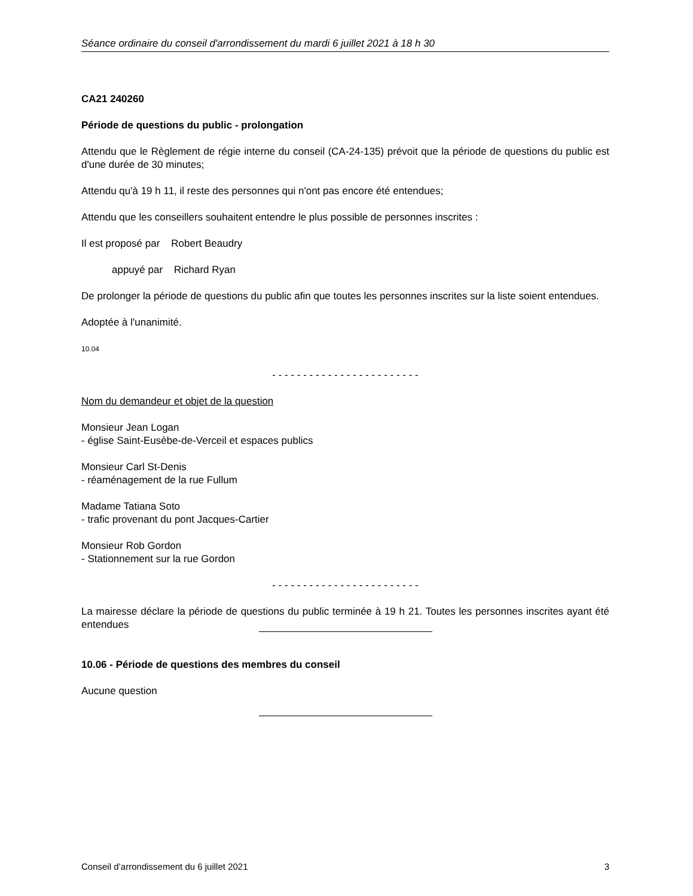Séance ordinaire du conseil d'arrondissement du mardi 6 juillet 2021 à 18 h 30
CA21 240260
Période de questions du public - prolongation
Attendu que le Règlement de régie interne du conseil (CA-24-135) prévoit que la période de questions du public est d'une durée de 30 minutes;
Attendu qu'à 19 h 11, il reste des personnes qui n'ont pas encore été entendues;
Attendu que les conseillers souhaitent entendre le plus possible de personnes inscrites :
Il est proposé par Robert Beaudry
appuyé par Richard Ryan
De prolonger la période de questions du public afin que toutes les personnes inscrites sur la liste soient entendues.
Adoptée à l'unanimité.
10.04
- - - - - - - - - - - - - - - - - - - - - - - -
Nom du demandeur et objet de la question
Monsieur Jean Logan
- église Saint-Eusèbe-de-Verceil et espaces publics
Monsieur Carl St-Denis
- réaménagement de la rue Fullum
Madame Tatiana Soto
- trafic provenant du pont Jacques-Cartier
Monsieur Rob Gordon
- Stationnement sur la rue Gordon
- - - - - - - - - - - - - - - - - - - - - - - -
La mairesse déclare la période de questions du public terminée à 19 h 21. Toutes les personnes inscrites ayant été entendues
10.06 - Période de questions des membres du conseil
Aucune question
Conseil d’arrondissement du 6 juillet 2021 3